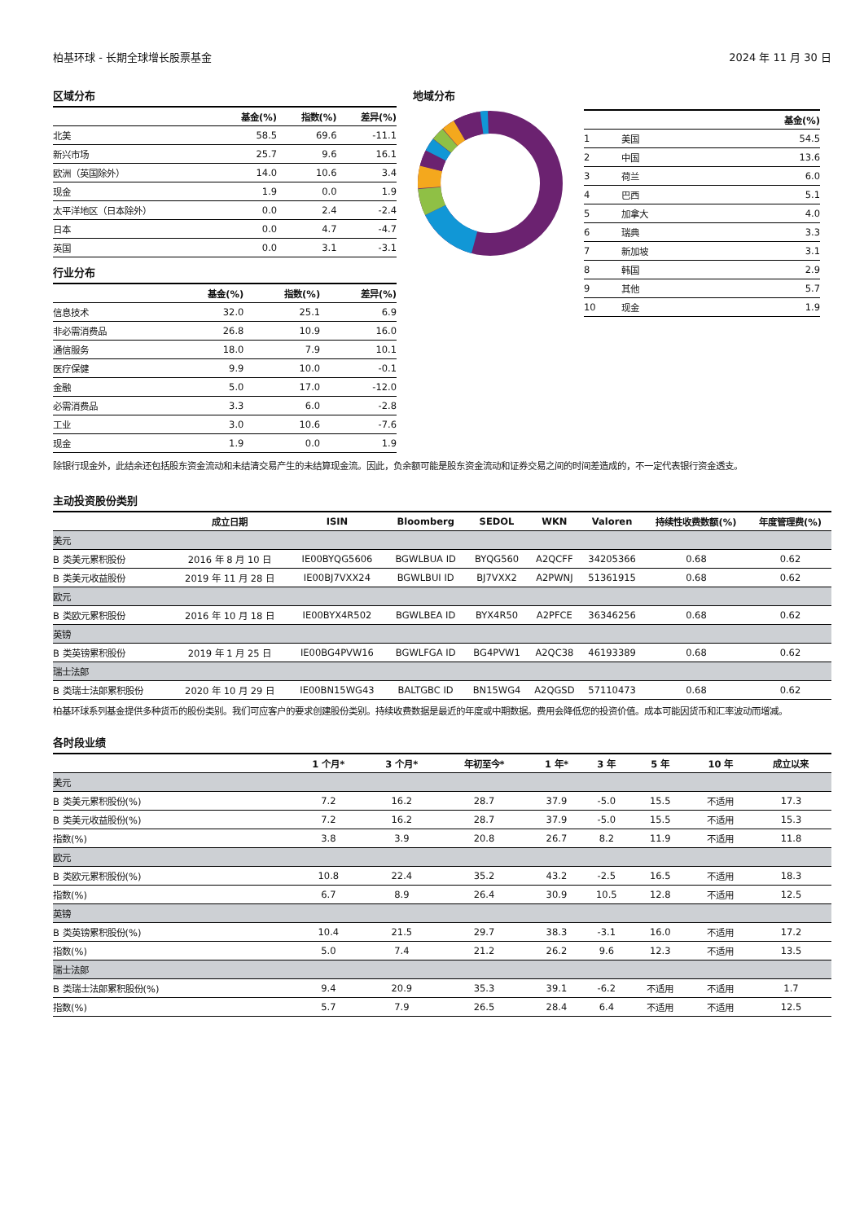柏基环球 - 长期全球增长股票基金 2024 年 11 月 30 日
区域分布
| | 基金(%) | 指数(%) | 差异(%) |
| --- | --- | --- | --- |
| 北美 | 58.5 | 69.6 | -11.1 |
| 新兴市场 | 25.7 | 9.6 | 16.1 |
| 欧洲（英国除外） | 14.0 | 10.6 | 3.4 |
| 现金 | 1.9 | 0.0 | 1.9 |
| 太平洋地区（日本除外） | 0.0 | 2.4 | -2.4 |
| 日本 | 0.0 | 4.7 | -4.7 |
| 英国 | 0.0 | 3.1 | -3.1 |
行业分布
| | 基金(%) | 指数(%) | 差异(%) |
| --- | --- | --- | --- |
| 信息技术 | 32.0 | 25.1 | 6.9 |
| 非必需消费品 | 26.8 | 10.9 | 16.0 |
| 通信服务 | 18.0 | 7.9 | 10.1 |
| 医疗保健 | 9.9 | 10.0 | -0.1 |
| 金融 | 5.0 | 17.0 | -12.0 |
| 必需消费品 | 3.3 | 6.0 | -2.8 |
| 工业 | 3.0 | 10.6 | -7.6 |
| 现金 | 1.9 | 0.0 | 1.9 |
地域分布
| | | 基金(%) |
| --- | --- | --- |
| 1 | 美国 | 54.5 |
| 2 | 中国 | 13.6 |
| 3 | 荷兰 | 6.0 |
| 4 | 巴西 | 5.1 |
| 5 | 加拿大 | 4.0 |
| 6 | 瑞典 | 3.3 |
| 7 | 新加坡 | 3.1 |
| 8 | 韩国 | 2.9 |
| 9 | 其他 | 5.7 |
| 10 | 现金 | 1.9 |
除银行现金外，此结余还包括股东资金流动和未结清交易产生的未结算现金流。因此，负余额可能是股东资金流动和证券交易之间的时间差造成的，不一定代表银行资金透支。
主动投资股份类别
| | 成立日期 | ISIN | Bloomberg | SEDOL | WKN | Valoren | 持续性收费数额(%) | 年度管理费(%) |
| --- | --- | --- | --- | --- | --- | --- | --- | --- |
| 美元 | | | | | | | | |
| B 类美元累积股份 | 2016 年 8 月 10 日 | IE00BYQG5606 | BGWLBUA ID | BYQG560 | A2QCFF | 34205366 | 0.68 | 0.62 |
| B 类美元收益股份 | 2019 年 11 月 28 日 | IE00BJ7VXX24 | BGWLBUI ID | BJ7VXX2 | A2PWNJ | 51361915 | 0.68 | 0.62 |
| 欧元 | | | | | | | | |
| B 类欧元累积股份 | 2016 年 10 月 18 日 | IE00BYX4R502 | BGWLBEA ID | BYX4R50 | A2PFCE | 36346256 | 0.68 | 0.62 |
| 英镑 | | | | | | | | |
| B 类英镑累积股份 | 2019 年 1 月 25 日 | IE00BG4PVW16 | BGWLFGA ID | BG4PVW1 | A2QC38 | 46193389 | 0.68 | 0.62 |
| 瑞士法郎 | | | | | | | | |
| B 类瑞士法郎累积股份 | 2020 年 10 月 29 日 | IE00BN15WG43 | BALTGBC ID | BN15WG4 | A2QGSD | 57110473 | 0.68 | 0.62 |
柏基环球系列基金提供多种货币的股份类别。我们可应客户的要求创建股份类别。持续收费数据是最近的年度或中期数据。费用会降低您的投资价值。成本可能因货币和汇率波动而增减。
各时段业绩
| | 1 个月* | 3 个月* | 年初至今* | 1 年* | 3 年 | 5 年 | 10 年 | 成立以来 |
| --- | --- | --- | --- | --- | --- | --- | --- | --- |
| 美元 | | | | | | | | |
| B 类美元累积股份(%) | 7.2 | 16.2 | 28.7 | 37.9 | -5.0 | 15.5 | 不适用 | 17.3 |
| B 类美元收益股份(%) | 7.2 | 16.2 | 28.7 | 37.9 | -5.0 | 15.5 | 不适用 | 15.3 |
| 指数(%) | 3.8 | 3.9 | 20.8 | 26.7 | 8.2 | 11.9 | 不适用 | 11.8 |
| 欧元 | | | | | | | | |
| B 类欧元累积股份(%) | 10.8 | 22.4 | 35.2 | 43.2 | -2.5 | 16.5 | 不适用 | 18.3 |
| 指数(%) | 6.7 | 8.9 | 26.4 | 30.9 | 10.5 | 12.8 | 不适用 | 12.5 |
| 英镑 | | | | | | | | |
| B 类英镑累积股份(%) | 10.4 | 21.5 | 29.7 | 38.3 | -3.1 | 16.0 | 不适用 | 17.2 |
| 指数(%) | 5.0 | 7.4 | 21.2 | 26.2 | 9.6 | 12.3 | 不适用 | 13.5 |
| 瑞士法郎 | | | | | | | | |
| B 类瑞士法郎累积股份(%) | 9.4 | 20.9 | 35.3 | 39.1 | -6.2 | 不适用 | 不适用 | 1.7 |
| 指数(%) | 5.7 | 7.9 | 26.5 | 28.4 | 6.4 | 不适用 | 不适用 | 12.5 |